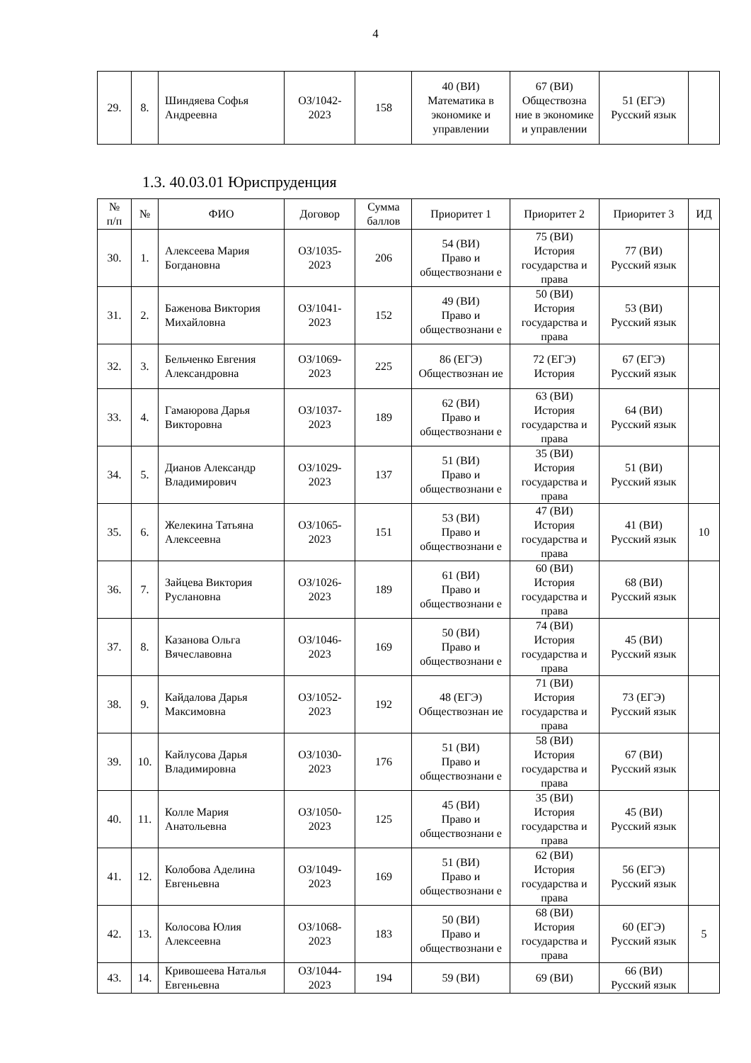4
| 29. | 8. | Шиндяева Софья Андреевна | ОЗ/1042-2023 | 158 | 40 (ВИ) Математика в экономике и управлении | 67 (ВИ) Обществозна ние в экономике и управлении | 51 (ЕГЭ) Русский язык | |
1.3. 40.03.01 Юриспруденция
| № п/п | № | ФИО | Договор | Сумма баллов | Приоритет 1 | Приоритет 2 | Приоритет 3 | ИД |
| --- | --- | --- | --- | --- | --- | --- | --- | --- |
| 30. | 1. | Алексеева Мария Богдановна | ОЗ/1035-2023 | 206 | 54 (ВИ) Право и обществознани е | 75 (ВИ) История государства и права | 77 (ВИ) Русский язык | |
| 31. | 2. | Баженова Виктория Михайловна | ОЗ/1041-2023 | 152 | 49 (ВИ) Право и обществознани е | 50 (ВИ) История государства и права | 53 (ВИ) Русский язык | |
| 32. | 3. | Бельченко Евгения Александровна | ОЗ/1069-2023 | 225 | 86 (ЕГЭ) Обществознан ие | 72 (ЕГЭ) История | 67 (ЕГЭ) Русский язык | |
| 33. | 4. | Гамаюрова Дарья Викторовна | ОЗ/1037-2023 | 189 | 62 (ВИ) Право и обществознани е | 63 (ВИ) История государства и права | 64 (ВИ) Русский язык | |
| 34. | 5. | Дианов Александр Владимирович | ОЗ/1029-2023 | 137 | 51 (ВИ) Право и обществознани е | 35 (ВИ) История государства и права | 51 (ВИ) Русский язык | |
| 35. | 6. | Желекина Татьяна Алексеевна | ОЗ/1065-2023 | 151 | 53 (ВИ) Право и обществознани е | 47 (ВИ) История государства и права | 41 (ВИ) Русский язык | 10 |
| 36. | 7. | Зайцева Виктория Руслановна | ОЗ/1026-2023 | 189 | 61 (ВИ) Право и обществознани е | 60 (ВИ) История государства и права | 68 (ВИ) Русский язык | |
| 37. | 8. | Казанова Ольга Вячеславовна | ОЗ/1046-2023 | 169 | 50 (ВИ) Право и обществознани е | 74 (ВИ) История государства и права | 45 (ВИ) Русский язык | |
| 38. | 9. | Кайдалова Дарья Максимовна | ОЗ/1052-2023 | 192 | 48 (ЕГЭ) Обществознан ие | 71 (ВИ) История государства и права | 73 (ЕГЭ) Русский язык | |
| 39. | 10. | Кайлусова Дарья Владимировна | ОЗ/1030-2023 | 176 | 51 (ВИ) Право и обществознани е | 58 (ВИ) История государства и права | 67 (ВИ) Русский язык | |
| 40. | 11. | Колле Мария Анатольевна | ОЗ/1050-2023 | 125 | 45 (ВИ) Право и обществознани е | 35 (ВИ) История государства и права | 45 (ВИ) Русский язык | |
| 41. | 12. | Колобова Аделина Евгеньевна | ОЗ/1049-2023 | 169 | 51 (ВИ) Право и обществознани е | 62 (ВИ) История государства и права | 56 (ЕГЭ) Русский язык | |
| 42. | 13. | Колосова Юлия Алексеевна | ОЗ/1068-2023 | 183 | 50 (ВИ) Право и обществознани е | 68 (ВИ) История государства и права | 60 (ЕГЭ) Русский язык | 5 |
| 43. | 14. | Кривошеева Наталья Евгеньевна | ОЗ/1044-2023 | 194 | 59 (ВИ) | 69 (ВИ) | 66 (ВИ) Русский язык | |